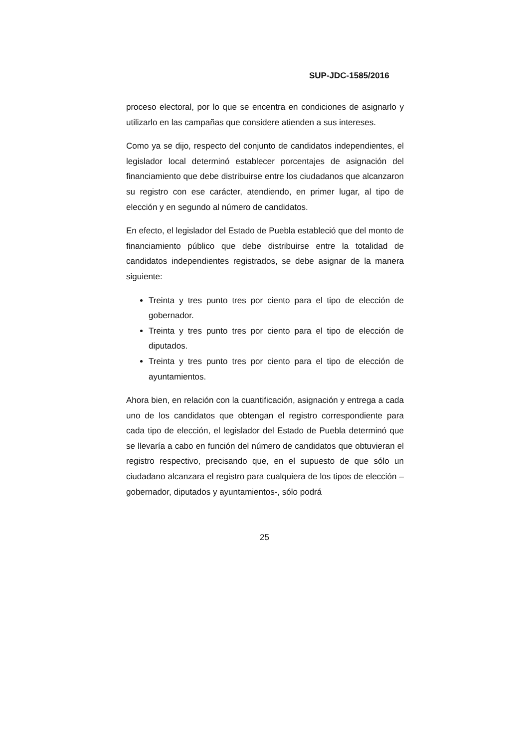SUP-JDC-1585/2016
proceso electoral, por lo que se encentra en condiciones de asignarlo y utilizarlo en las campañas que considere atienden a sus intereses.
Como ya se dijo, respecto del conjunto de candidatos independientes, el legislador local determinó establecer porcentajes de asignación del financiamiento que debe distribuirse entre los ciudadanos que alcanzaron su registro con ese carácter, atendiendo, en primer lugar, al tipo de elección y en segundo al número de candidatos.
En efecto, el legislador del Estado de Puebla estableció que del monto de financiamiento público que debe distribuirse entre la totalidad de candidatos independientes registrados, se debe asignar de la manera siguiente:
Treinta y tres punto tres por ciento para el tipo de elección de gobernador.
Treinta y tres punto tres por ciento para el tipo de elección de diputados.
Treinta y tres punto tres por ciento para el tipo de elección de ayuntamientos.
Ahora bien, en relación con la cuantificación, asignación y entrega a cada uno de los candidatos que obtengan el registro correspondiente para cada tipo de elección, el legislador del Estado de Puebla determinó que se llevaría a cabo en función del número de candidatos que obtuvieran el registro respectivo, precisando que, en el supuesto de que sólo un ciudadano alcanzara el registro para cualquiera de los tipos de elección –gobernador, diputados y ayuntamientos-, sólo podrá
25